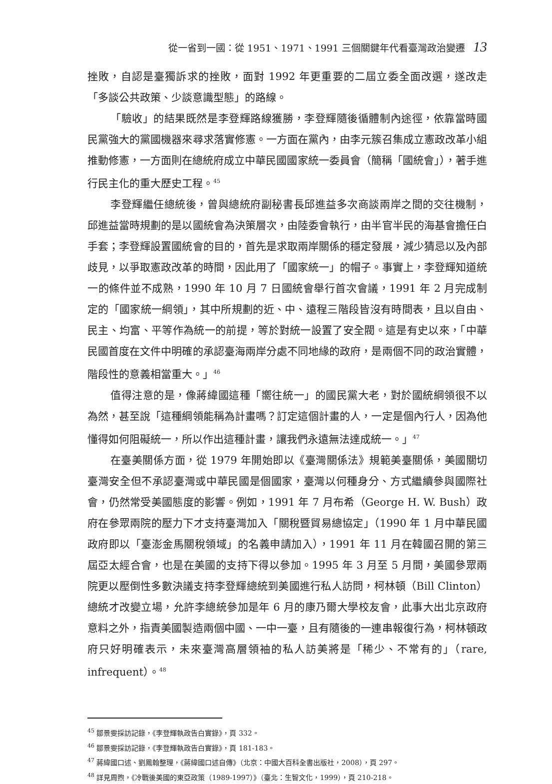從一省到一國：從 1951、1971、1991 三個關鍵年代看臺灣政治變遷 13
挫敗，自認是臺獨訴求的挫敗，面對 1992 年更重要的二屆立委全面改選，遂改走「多談公共政策、少談意識型態」的路線。
「驗收」的結果既然是李登輝路線獲勝，李登輝隨後循體制內途徑，依靠當時國民黨強大的黨國機器來尋求落實修憲。一方面在黨內，由李元簇召集成立憲政改革小組推動修憲，一方面則在總統府成立中華民國國家統一委員會（簡稱「國統會」），著手進行民主化的重大歷史工程。<sup>45</sup>
李登輝繼任總統後，曾與總統府副秘書長邱進益多次商談兩岸之間的交往機制，邱進益當時規劃的是以國統會為決策層次，由陸委會執行，由半官半民的海基會擔任白手套；李登輝設置國統會的目的，首先是求取兩岸關係的穩定發展，減少猜忌以及內部歧見，以爭取憲政改革的時間，因此用了「國家統一」的帽子。事實上，李登輝知道統一的條件並不成熟，1990 年 10 月 7 日國統會舉行首次會議，1991 年 2 月完成制定的「國家統一綱領」，其中所規劃的近、中、遠程三階段皆沒有時間表，且以自由、民主、均富、平等作為統一的前提，等於對統一設置了安全閥。這是有史以來，「中華民國首度在文件中明確的承認臺海兩岸分處不同地緣的政府，是兩個不同的政治實體，階段性的意義相當重大。」<sup>46</sup>
值得注意的是，像蔣緯國這種「嚮往統一」的國民黨大老，對於國統綱領很不以為然，甚至說「這種綱領能稱為計畫嗎？訂定這個計畫的人，一定是個內行人，因為他懂得如何阻礙統一，所以作出這種計畫，讓我們永遠無法達成統一。」<sup>47</sup>
在臺美關係方面，從 1979 年開始即以《臺灣關係法》規範美臺關係，美國關切臺灣安全但不承認臺灣或中華民國是個國家，臺灣以何種身分、方式繼續參與國際社會，仍然常受美國態度的影響。例如，1991 年 7 月布希（George H. W. Bush）政府在參眾兩院的壓力下才支持臺灣加入「關稅暨貿易總協定」（1990 年 1 月中華民國政府即以「臺澎金馬關稅領域」的名義申請加入），1991 年 11 月在韓國召開的第三屆亞太經合會，也是在美國的支持下得以參加。1995 年 3 月至 5 月間，美國參眾兩院更以壓倒性多數決議支持李登輝總統到美國進行私人訪問，柯林頓（Bill Clinton）總統才改變立場，允許李總統參加是年 6 月的康乃爾大學校友會，此事大出北京政府意料之外，指責美國製造兩個中國、一中一臺，且有隨後的一連串報復行為，柯林頓政府只好明確表示，未來臺灣高層領袖的私人訪美將是「稀少、不常有的」（rare, infrequent）。<sup>48</sup>
<sup>45</sup> 鄒景雯採訪記錄，《李登輝執政告白實錄》，頁 332。
<sup>46</sup> 鄒景雯採訪記錄，《李登輝執政告白實錄》，頁 181-183。
<sup>47</sup> 蔣緯國口述、劉鳳翰整理，《蔣緯國口述自傳》（北京：中國大百科全書出版社，2008），頁 297。
<sup>48</sup> 詳見周煦，《冷戰後美國的東亞政策（1989-1997）》（臺北：生智文化，1999），頁 210-218。